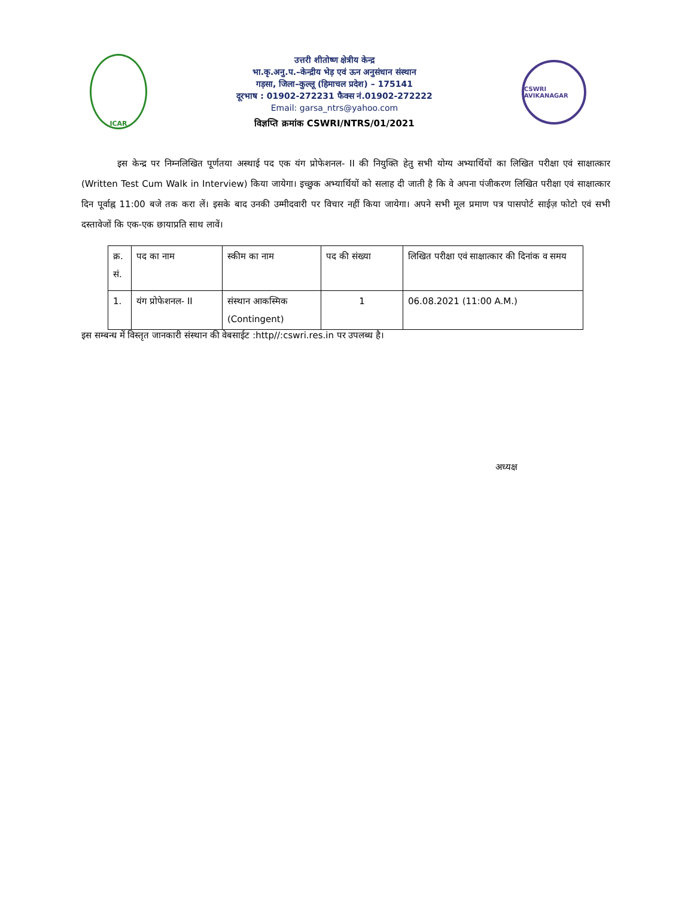ICAR
उत्तरी शीतोष्ण क्षेत्रीय केन्द्र
भा.कृ.अनु.प.–केन्द्रीय भेड़ एवं ऊन अनुसंधान संस्थान
गड़सा, जिला–कुल्लू (हिमाचल प्रदेश) – 175141
दूरभाष : 01902-272231 फैक्स नं.01902-272222
Email: garsa_ntrs@yahoo.com
विज्ञप्ति क्रमांक CSWRI/NTRS/01/2021
CSWRI AVIKANAGAR
इस केन्द्र पर निम्नलिखित पूर्णतया अस्थाई पद एक यंग प्रोफेशनल- II की नियुक्ति हेतु सभी योग्य अभ्यार्थियों का लिखित परीक्षा एवं साक्षात्कार (Written Test Cum Walk in Interview) किया जायेगा। इच्छुक अभ्यार्थियों को सलाह दी जाती है कि वे अपना पंजीकरण लिखित परीक्षा एवं साक्षात्कार दिन पूर्वाह्न 11:00 बजे तक करा लें। इसके बाद उनकी उम्मीदवारी पर विचार नहीं किया जायेगा। अपने सभी मूल प्रमाण पत्र पासपोर्ट साईज़ फोटो एवं सभी दस्तावेजों कि एक-एक छायाप्रति साथ लावें।
| क्र. सं. | पद का नाम | स्कीम का नाम | पद की संख्या | लिखित परीक्षा एवं साक्षात्कार की दिनांक व समय |
| 1. | यंग प्रोफेशनल- II | संस्थान आकस्मिक (Contingent) | 1 | 06.08.2021 (11:00 A.M.) |
इस सम्बन्ध में विस्तृत जानकारी संस्थान की वेबसाईट :http//:cswri.res.in पर उपलब्ध है।
अध्यक्ष